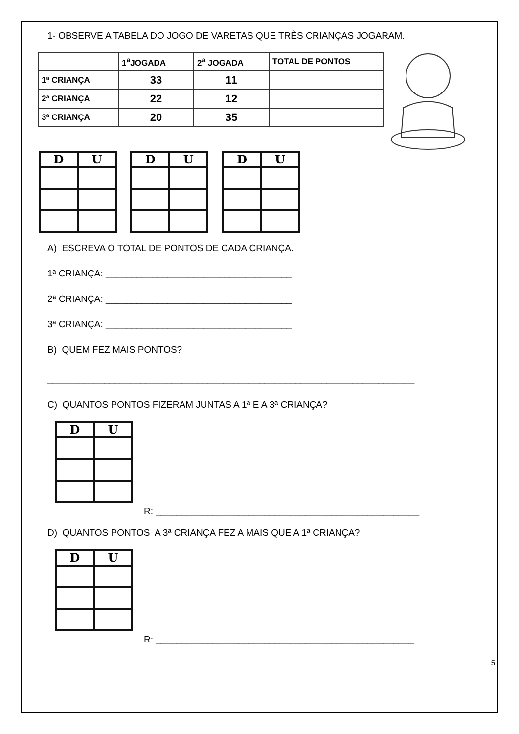1- OBSERVE A TABELA DO JOGO DE VARETAS QUE TRÊS CRIANÇAS JOGARAM.
| | 1<sup>a</sup>JOGADA | 2<sup>a</sup> JOGADA | TOTAL DE PONTOS |
| 1ª CRIANÇA | 33 | 11 | |
| 2ª CRIANÇA | 22 | 12 | |
| 3ª CRIANÇA | 20 | 35 | |
| D | U |
| --- | --- |
| D | U |
| --- | --- |
| D | U |
| --- | --- |
A) ESCREVA O TOTAL DE PONTOS DE CADA CRIANÇA.
1ª CRIANÇA: ____________________________________
2ª CRIANÇA: ____________________________________
3ª CRIANÇA: ____________________________________
B) QUEM FEZ MAIS PONTOS?
_______________________________________________________________________
C) QUANTOS PONTOS FIZERAM JUNTAS A 1ª E A 3ª CRIANÇA?
| D | U |
| --- | --- |
R: ___________________________________________________
D) QUANTOS PONTOS A 3ª CRIANÇA FEZ A MAIS QUE A 1ª CRIANÇA?
| D | U |
| --- | --- |
R: __________________________________________________
5